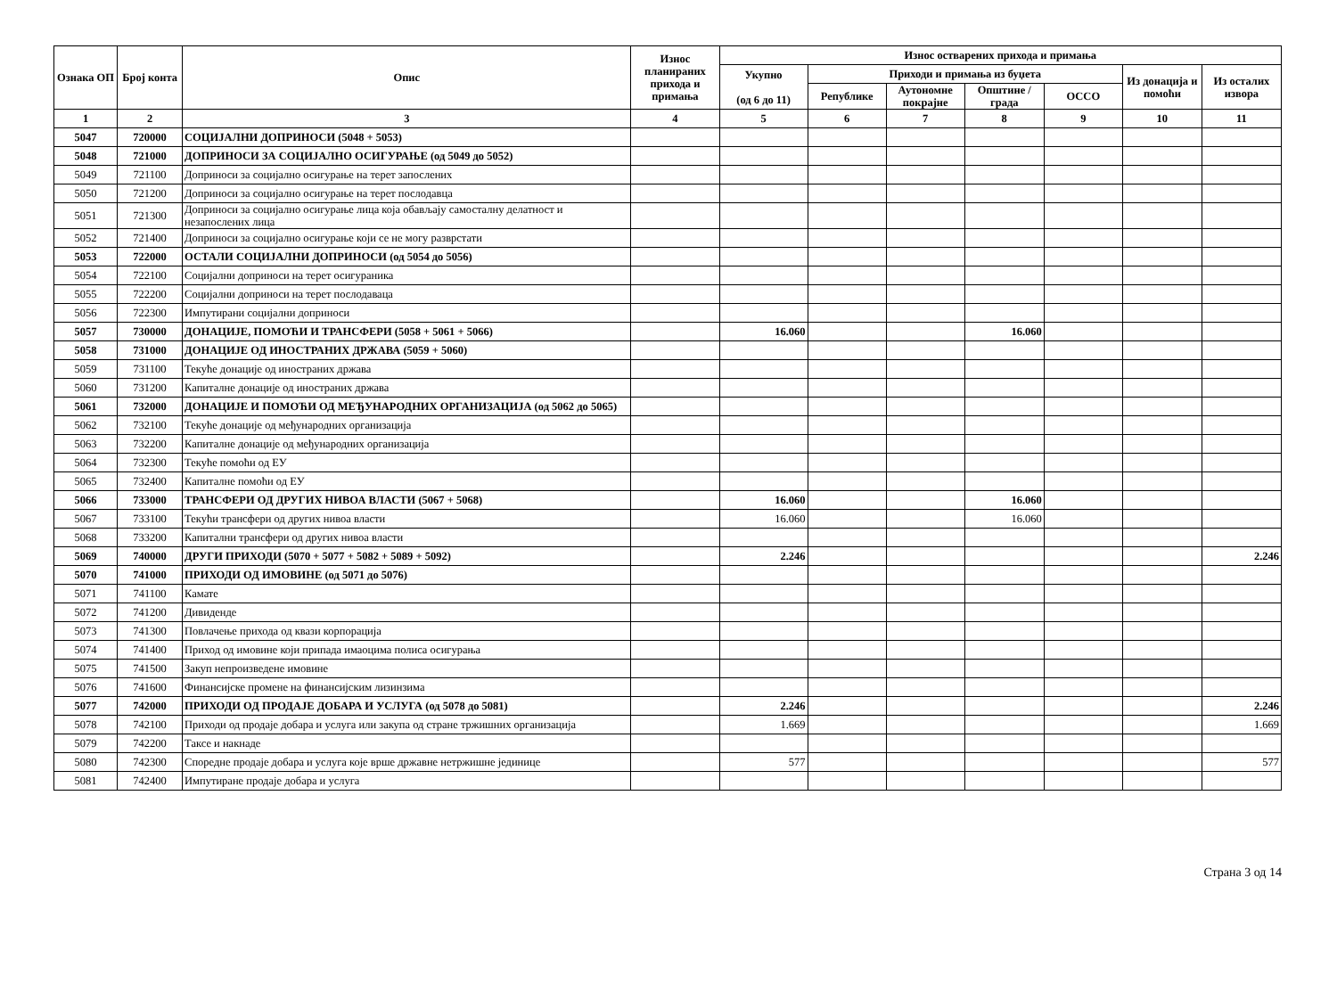| Ознака ОП | Број конта | Опис | Износ планираних прихода и примања | Износ остварених прихода и примања | | | | | | |
| --- | --- | --- | --- | --- | --- | --- | --- | --- | --- | --- |
| | | | | Укупно (од 6 до 11) | Приходи и примања из буџета | | | | Из донација и помоћи | Из осталих извора |
| | | | | | Републике | Аутономне покрајне | Општине / града | ОССО | | |
| 1 | 2 | 3 | 4 | 5 | 6 | 7 | 8 | 9 | 10 | 11 |
| 5047 | 720000 | СОЦИЈАЛНИ ДОПРИНОСИ (5048 + 5053) | | | | | | | | |
| 5048 | 721000 | ДОПРИНОСИ ЗА СОЦИЈАЛНО ОСИГУРАЊЕ (од 5049 до 5052) | | | | | | | | |
| 5049 | 721100 | Доприноси за социјално осигурање на терет запослених | | | | | | | | |
| 5050 | 721200 | Доприноси за социјално осигурање на терет послодавца | | | | | | | | |
| 5051 | 721300 | Доприноси за социјално осигурање лица која обављају самосталну делатност и незапослених лица | | | | | | | | |
| 5052 | 721400 | Доприноси за социјално осигурање који се не могу разврстати | | | | | | | | |
| 5053 | 722000 | ОСТАЛИ СОЦИЈАЛНИ ДОПРИНОСИ (од 5054 до 5056) | | | | | | | | |
| 5054 | 722100 | Социјални доприноси на терет осигураника | | | | | | | | |
| 5055 | 722200 | Социјални доприноси на терет послодаваца | | | | | | | | |
| 5056 | 722300 | Импутирани социјални доприноси | | | | | | | | |
| 5057 | 730000 | ДОНАЦИЈЕ, ПОМОЋИ И ТРАНСФЕРИ (5058 + 5061 + 5066) | | 16.060 | | | 16.060 | | | |
| 5058 | 731000 | ДОНАЦИЈЕ ОД ИНОСТРАНИХ ДРЖАВА (5059 + 5060) | | | | | | | | |
| 5059 | 731100 | Текуће донације од иностраних држава | | | | | | | | |
| 5060 | 731200 | Капиталне донације од иностраних држава | | | | | | | | |
| 5061 | 732000 | ДОНАЦИЈЕ И ПОМОЋИ ОД МЕЂУНАРОДНИХ ОРГАНИЗАЦИЈА (од 5062 до 5065) | | | | | | | | |
| 5062 | 732100 | Текуће донације од међународних организација | | | | | | | | |
| 5063 | 732200 | Капиталне донације од међународних организација | | | | | | | | |
| 5064 | 732300 | Текуће помоћи од ЕУ | | | | | | | | |
| 5065 | 732400 | Капиталне помоћи од ЕУ | | | | | | | | |
| 5066 | 733000 | ТРАНСФЕРИ ОД ДРУГИХ НИВОА ВЛАСТИ (5067 + 5068) | | 16.060 | | | 16.060 | | | |
| 5067 | 733100 | Текући трансфери од других нивоа власти | | 16.060 | | | 16.060 | | | |
| 5068 | 733200 | Капитални трансфери од других нивоа власти | | | | | | | | |
| 5069 | 740000 | ДРУГИ ПРИХОДИ (5070 + 5077 + 5082 + 5089 + 5092) | | 2.246 | | | | | | 2.246 |
| 5070 | 741000 | ПРИХОДИ ОД ИМОВИНЕ (од 5071 до 5076) | | | | | | | | |
| 5071 | 741100 | Камате | | | | | | | | |
| 5072 | 741200 | Дивиденде | | | | | | | | |
| 5073 | 741300 | Повлачење прихода од квази корпорација | | | | | | | | |
| 5074 | 741400 | Приход од имовине који припада имаоцима полиса осигурања | | | | | | | | |
| 5075 | 741500 | Закуп непроизведене имовине | | | | | | | | |
| 5076 | 741600 | Финансијске промене на финансијским лизинзима | | | | | | | | |
| 5077 | 742000 | ПРИХОДИ ОД ПРОДАЈЕ ДОБАРА И УСЛУГА (од 5078 до 5081) | | 2.246 | | | | | | 2.246 |
| 5078 | 742100 | Приходи од продаје добара и услуга или закупа од стране тржишних организација | | 1.669 | | | | | | 1.669 |
| 5079 | 742200 | Таксе и накнаде | | | | | | | | |
| 5080 | 742300 | Споредне продаје добара и услуга које врше државне нетржишне јединице | | 577 | | | | | | 577 |
| 5081 | 742400 | Импутиране продаје добара и услуга | | | | | | | | |
Страна 3 од 14